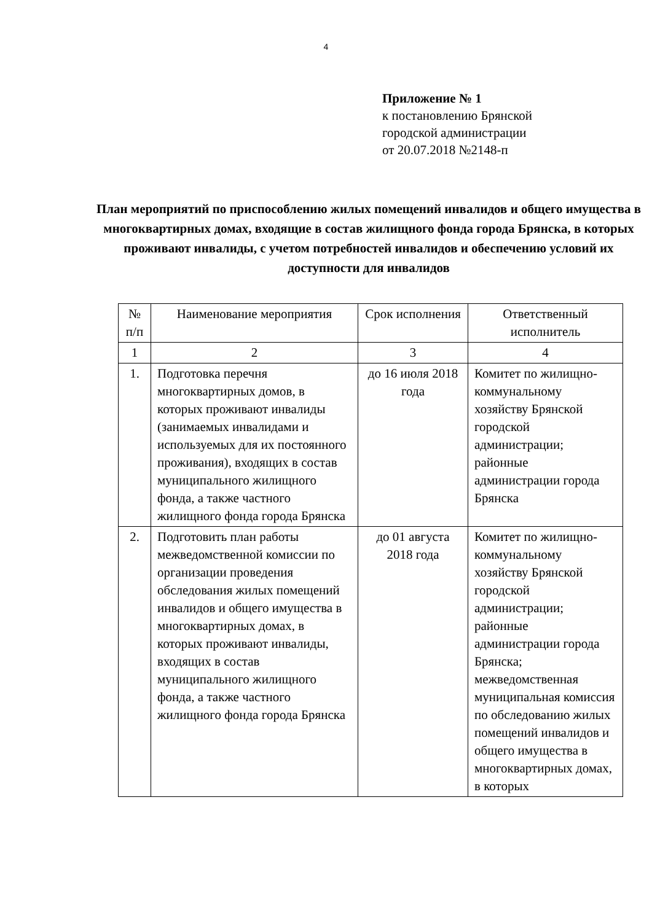4
Приложение № 1
к постановлению Брянской
городской администрации
от 20.07.2018 №2148-п
План мероприятий по приспособлению жилых помещений инвалидов и общего имущества в многоквартирных домах, входящие в состав жилищного фонда города Брянска, в которых проживают инвалиды, с учетом потребностей инвалидов и обеспечению условий их доступности для инвалидов
| № п/п | Наименование мероприятия | Срок исполнения | Ответственный исполнитель |
| --- | --- | --- | --- |
| 1 | 2 | 3 | 4 |
| 1. | Подготовка перечня многоквартирных домов, в которых проживают инвалиды (занимаемых инвалидами и используемых для их постоянного проживания), входящих в состав муниципального жилищного фонда, а также частного жилищного фонда города Брянска | до 16 июля 2018 года | Комитет по жилищно-коммунальному хозяйству Брянской городской администрации; районные администрации города Брянска |
| 2. | Подготовить план работы межведомственной комиссии по организации проведения обследования жилых помещений инвалидов и общего имущества в многоквартирных домах, в которых проживают инвалиды, входящих в состав муниципального жилищного фонда, а также частного жилищного фонда города Брянска | до 01 августа 2018 года | Комитет по жилищно-коммунальному хозяйству Брянской городской администрации; районные администрации города Брянска; межведомственная муниципальная комиссия по обследованию жилых помещений инвалидов и общего имущества в многоквартирных домах, в которых |